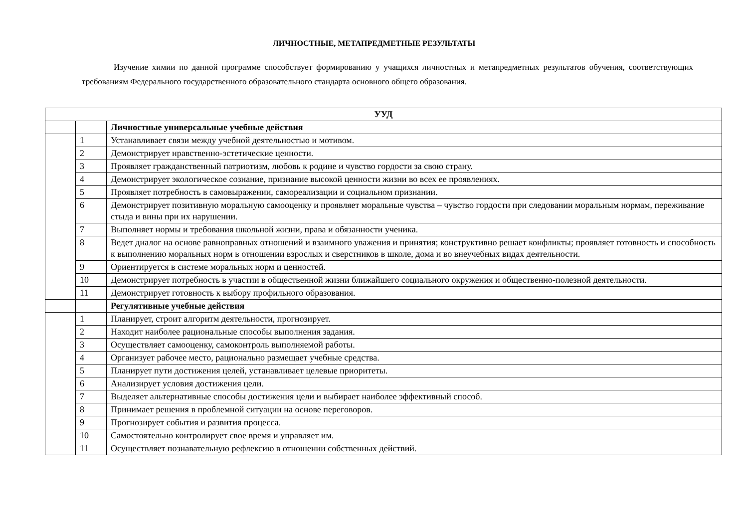ЛИЧНОСТНЫЕ, МЕТАПРЕДМЕТНЫЕ РЕЗУЛЬТАТЫ
Изучение химии по данной программе способствует формированию у учащихся личностных и метапредметных результатов обучения, соответствующих требованиям Федерального государственного образовательного стандарта основного общего образования.
| УУД | | |
| --- | --- | --- |
| | | Личностные универсальные учебные действия |
| | 1 | Устанавливает связи между учебной деятельностью и мотивом. |
| | 2 | Демонстрирует нравственно-эстетические ценности. |
| | 3 | Проявляет гражданственный патриотизм, любовь к родине и чувство гордости за свою страну. |
| | 4 | Демонстрирует экологическое сознание, признание высокой ценности жизни во всех ее проявлениях. |
| | 5 | Проявляет потребность в самовыражении, самореализации и социальном признании. |
| | 6 | Демонстрирует позитивную моральную самооценку и проявляет моральные чувства – чувство гордости при следовании моральным нормам, переживание стыда и вины при их нарушении. |
| | 7 | Выполняет нормы и требования школьной жизни, права и обязанности ученика. |
| | 8 | Ведет диалог на основе равноправных отношений и взаимного уважения и принятия; конструктивно решает конфликты; проявляет готовность и способность к выполнению моральных норм в отношении взрослых и сверстников в школе, дома и во внеучебных видах деятельности. |
| | 9 | Ориентируется в системе моральных норм и ценностей. |
| | 10 | Демонстрирует потребность в участии в общественной жизни ближайшего социального окружения и общественно-полезной деятельности. |
| | 11 | Демонстрирует готовность к выбору профильного образования. |
| | | Регулятивные учебные действия |
| | 1 | Планирует, строит алгоритм деятельности, прогнозирует. |
| | 2 | Находит наиболее рациональные способы выполнения задания. |
| | 3 | Осуществляет самооценку, самоконтроль выполняемой работы. |
| | 4 | Организует рабочее место, рационально размещает учебные средства. |
| | 5 | Планирует пути достижения целей, устанавливает целевые приоритеты. |
| | 6 | Анализирует условия достижения цели. |
| | 7 | Выделяет альтернативные способы достижения цели и выбирает наиболее эффективный способ. |
| | 8 | Принимает решения в проблемной ситуации на основе переговоров. |
| | 9 | Прогнозирует события и развития процесса. |
| | 10 | Самостоятельно контролирует свое время и управляет им. |
| | 11 | Осуществляет познавательную рефлексию в отношении собственных действий. |